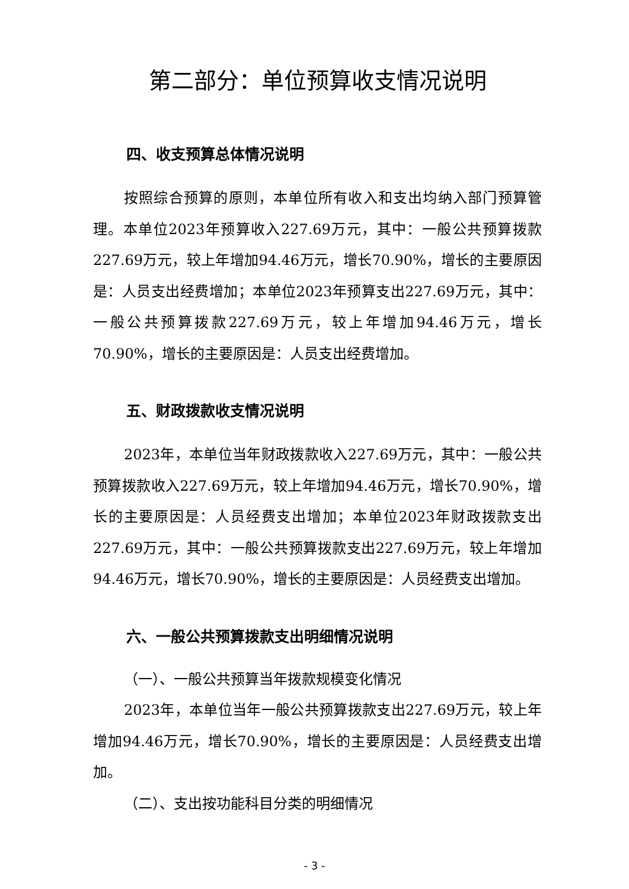第二部分：单位预算收支情况说明
四、收支预算总体情况说明
按照综合预算的原则，本单位所有收入和支出均纳入部门预算管理。本单位2023年预算收入227.69万元，其中：一般公共预算拨款227.69万元，较上年增加94.46万元，增长70.90%，增长的主要原因是：人员支出经费增加；本单位2023年预算支出227.69万元，其中：一般公共预算拨款227.69万元，较上年增加94.46万元，增长70.90%，增长的主要原因是：人员支出经费增加。
五、财政拨款收支情况说明
2023年，本单位当年财政拨款收入227.69万元，其中：一般公共预算拨款收入227.69万元，较上年增加94.46万元，增长70.90%，增长的主要原因是：人员经费支出增加；本单位2023年财政拨款支出227.69万元，其中：一般公共预算拨款支出227.69万元，较上年增加94.46万元，增长70.90%，增长的主要原因是：人员经费支出增加。
六、一般公共预算拨款支出明细情况说明
（一）、一般公共预算当年拨款规模变化情况
2023年，本单位当年一般公共预算拨款支出227.69万元，较上年增加94.46万元，增长70.90%，增长的主要原因是：人员经费支出增加。
（二）、支出按功能科目分类的明细情况
- 3 -